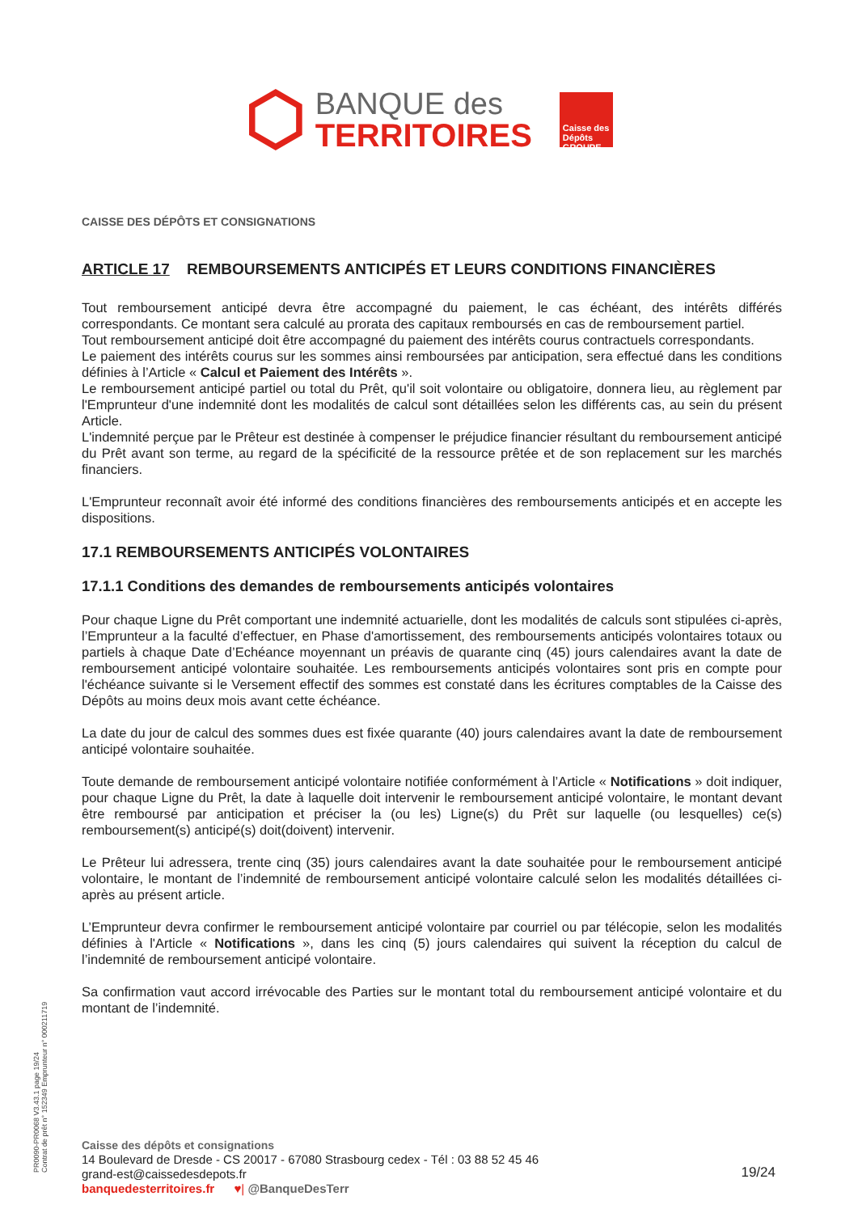BANQUE des
TERRITOIRES
Caisse des Dépôts GROUPE
CAISSE DES DÉPÔTS ET CONSIGNATIONS
ARTICLE 17 REMBOURSEMENTS ANTICIPÉS ET LEURS CONDITIONS FINANCIÈRES
Tout remboursement anticipé devra être accompagné du paiement, le cas échéant, des intérêts différés correspondants. Ce montant sera calculé au prorata des capitaux remboursés en cas de remboursement partiel.
Tout remboursement anticipé doit être accompagné du paiement des intérêts courus contractuels correspondants.
Le paiement des intérêts courus sur les sommes ainsi remboursées par anticipation, sera effectué dans les conditions définies à l’Article « Calcul et Paiement des Intérêts ».
Le remboursement anticipé partiel ou total du Prêt, qu'il soit volontaire ou obligatoire, donnera lieu, au règlement par l'Emprunteur d'une indemnité dont les modalités de calcul sont détaillées selon les différents cas, au sein du présent Article.
L'indemnité perçue par le Prêteur est destinée à compenser le préjudice financier résultant du remboursement anticipé du Prêt avant son terme, au regard de la spécificité de la ressource prêtée et de son replacement sur les marchés financiers.
L'Emprunteur reconnaît avoir été informé des conditions financières des remboursements anticipés et en accepte les dispositions.
17.1 REMBOURSEMENTS ANTICIPÉS VOLONTAIRES
17.1.1 Conditions des demandes de remboursements anticipés volontaires
Pour chaque Ligne du Prêt comportant une indemnité actuarielle, dont les modalités de calculs sont stipulées ci-après, l’Emprunteur a la faculté d’effectuer, en Phase d'amortissement, des remboursements anticipés volontaires totaux ou partiels à chaque Date d’Echéance moyennant un préavis de quarante cinq (45) jours calendaires avant la date de remboursement anticipé volontaire souhaitée. Les remboursements anticipés volontaires sont pris en compte pour l'échéance suivante si le Versement effectif des sommes est constaté dans les écritures comptables de la Caisse des Dépôts au moins deux mois avant cette échéance.
La date du jour de calcul des sommes dues est fixée quarante (40) jours calendaires avant la date de remboursement anticipé volontaire souhaitée.
Toute demande de remboursement anticipé volontaire notifiée conformément à l’Article « Notifications » doit indiquer, pour chaque Ligne du Prêt, la date à laquelle doit intervenir le remboursement anticipé volontaire, le montant devant être remboursé par anticipation et préciser la (ou les) Ligne(s) du Prêt sur laquelle (ou lesquelles) ce(s) remboursement(s) anticipé(s) doit(doivent) intervenir.
Le Prêteur lui adressera, trente cinq (35) jours calendaires avant la date souhaitée pour le remboursement anticipé volontaire, le montant de l’indemnité de remboursement anticipé volontaire calculé selon les modalités détaillées ci-après au présent article.
L’Emprunteur devra confirmer le remboursement anticipé volontaire par courriel ou par télécopie, selon les modalités définies à l'Article « Notifications », dans les cinq (5) jours calendaires qui suivent la réception du calcul de l’indemnité de remboursement anticipé volontaire.
Sa confirmation vaut accord irrévocable des Parties sur le montant total du remboursement anticipé volontaire et du montant de l’indemnité.
PR0090-PR0068 V3.43.1 page 19/24
Contrat de prêt n° 152349 Emprunteur n° 000211719
Caisse des dépôts et consignations
14 Boulevard de Dresde - CS 20017 - 67080 Strasbourg cedex - Tél : 03 88 52 45 46
grand-est@caissedesdepots.fr
banquedesterritoires.fr ♥| @BanqueDesTerr
19/24